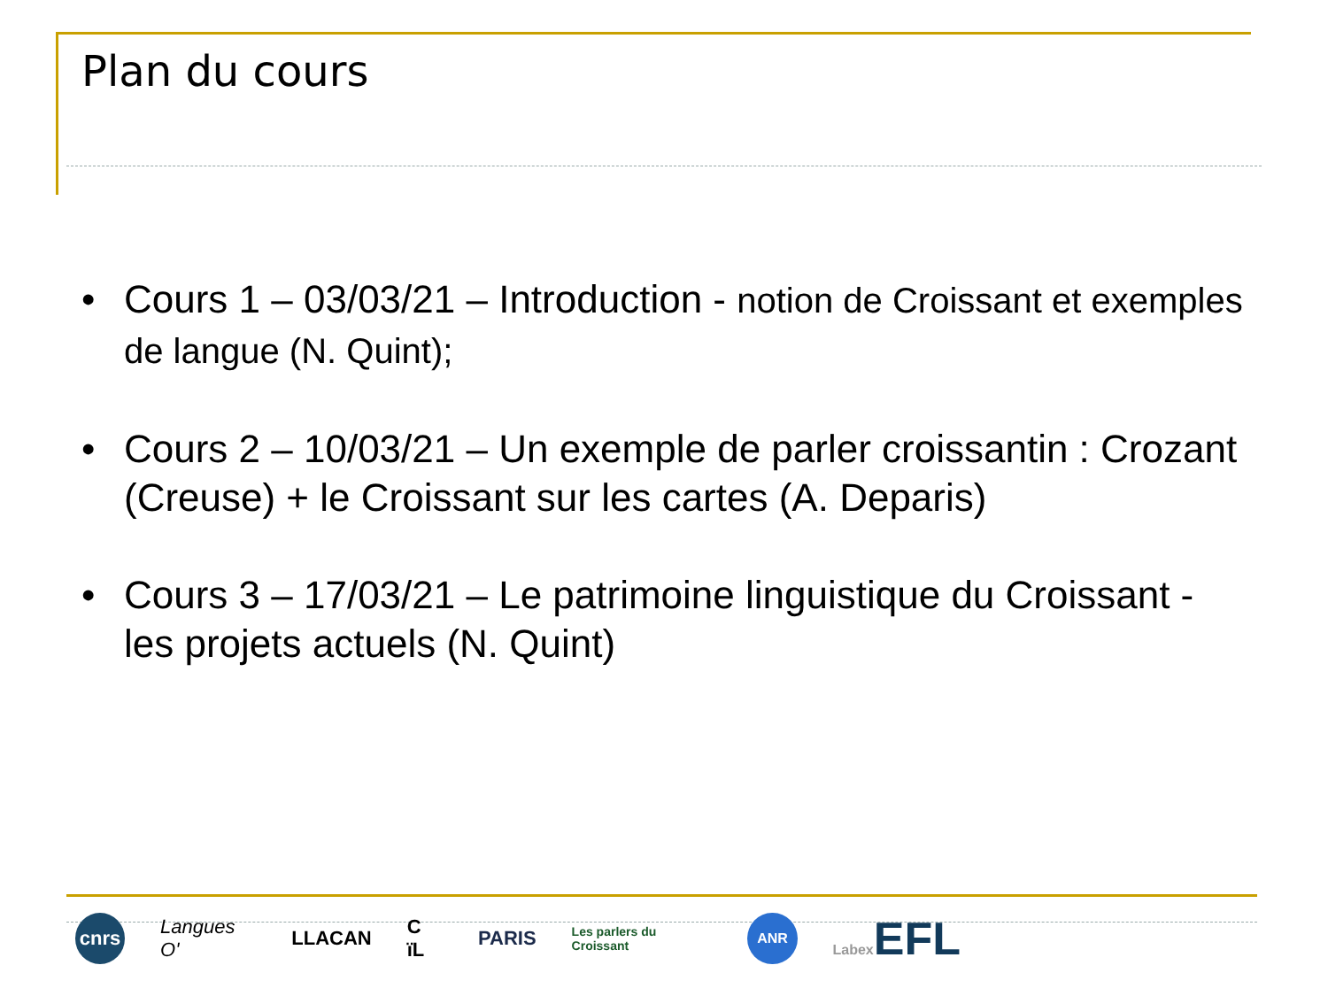Plan du cours
• Cours 1 – 03/03/21 – Introduction - notion de Croissant et exemples de langue (N. Quint);
• Cours 2 – 10/03/21 – Un exemple de parler croissantin : Crozant (Creuse) + le Croissant sur les cartes (A. Deparis)
• Cours 3 – 17/03/21 – Le patrimoine linguistique du Croissant - les projets actuels (N. Quint)
cnrs
Langues O' LLACAN C ïL PARIS
Les parlers du Croissant
ANR
Labex EFL